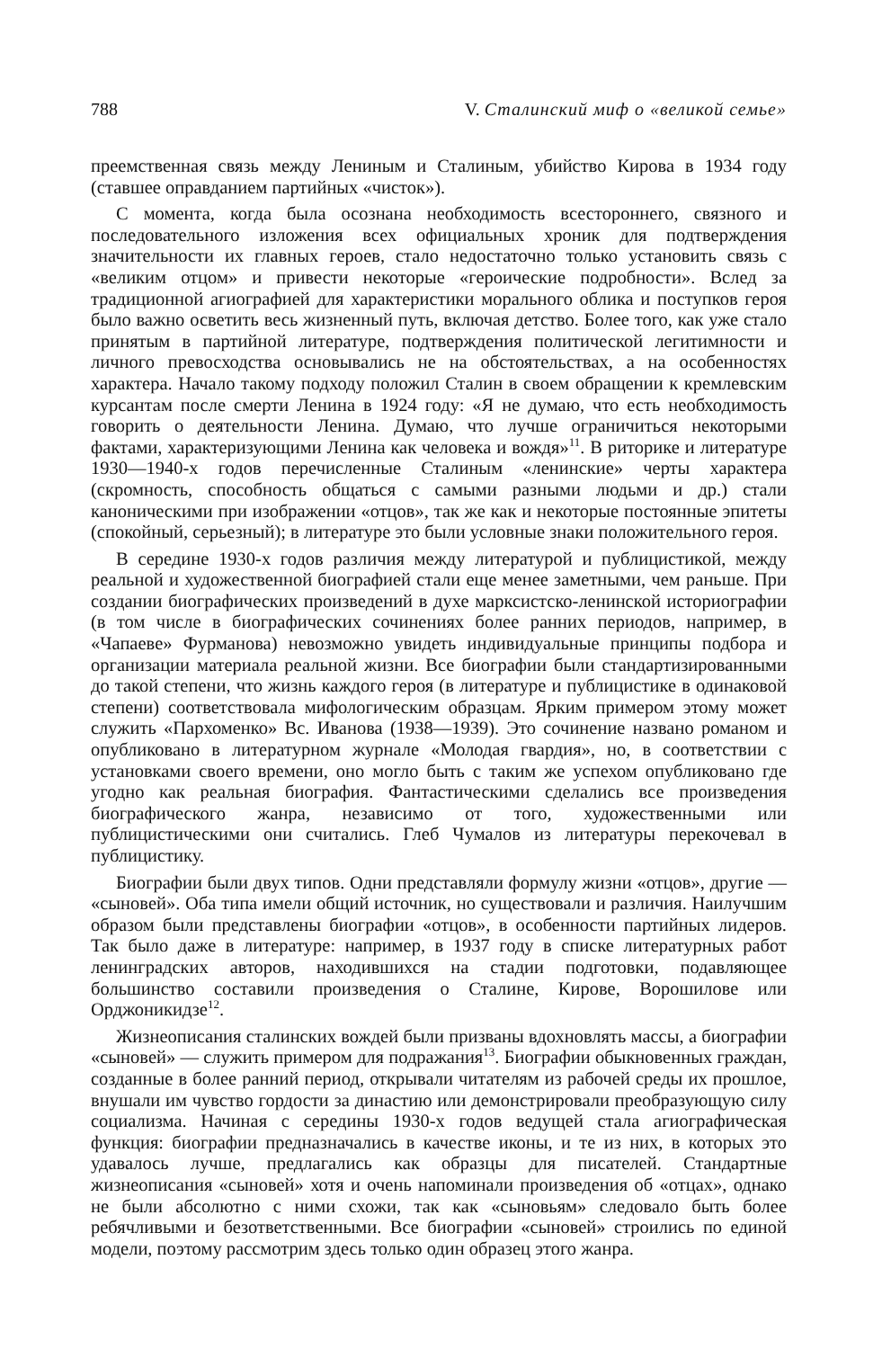788 V. Сталинский миф о «великой семье»
преемственная связь между Лениным и Сталиным, убийство Кирова в 1934 году (ставшее оправданием партийных «чисток»).
С момента, когда была осознана необходимость всестороннего, связного и последовательного изложения всех официальных хроник для подтверждения значительности их главных героев, стало недостаточно только установить связь с «великим отцом» и привести некоторые «героические подробности». Вслед за традиционной агиографией для характеристики морального облика и поступков героя было важно осветить весь жизненный путь, включая детство. Более того, как уже стало принятым в партийной литературе, подтверждения политической легитимности и личного превосходства основывались не на обстоятельствах, а на особенностях характера. Начало такому подходу положил Сталин в своем обращении к кремлевским курсантам после смерти Ленина в 1924 году: «Я не думаю, что есть необходимость говорить о деятельности Ленина. Думаю, что лучше ограничиться некоторыми фактами, характеризующими Ленина как человека и вождя»<sup>11</sup>. В риторике и литературе 1930—1940-х годов перечисленные Сталиным «ленинские» черты характера (скромность, способность общаться с самыми разными людьми и др.) стали каноническими при изображении «отцов», так же как и некоторые постоянные эпитеты (спокойный, серьезный); в литературе это были условные знаки положительного героя.
В середине 1930-х годов различия между литературой и публицистикой, между реальной и художественной биографией стали еще менее заметными, чем раньше. При создании биографических произведений в духе марксистско-ленинской историографии (в том числе в биографических сочинениях более ранних периодов, например, в «Чапаеве» Фурманова) невозможно увидеть индивидуальные принципы подбора и организации материала реальной жизни. Все биографии были стандартизированными до такой степени, что жизнь каждого героя (в литературе и публицистике в одинаковой степени) соответствовала мифологическим образцам. Ярким примером этому может служить «Пархоменко» Вс. Иванова (1938—1939). Это сочинение названо романом и опубликовано в литературном журнале «Молодая гвардия», но, в соответствии с установками своего времени, оно могло быть с таким же успехом опубликовано где угодно как реальная биография. Фантастическими сделались все произведения биографического жанра, независимо от того, художественными или публицистическими они считались. Глеб Чумалов из литературы перекочевал в публицистику.
Биографии были двух типов. Одни представляли формулу жизни «отцов», другие — «сыновей». Оба типа имели общий источник, но существовали и различия. Наилучшим образом были представлены биографии «отцов», в особенности партийных лидеров. Так было даже в литературе: например, в 1937 году в списке литературных работ ленинградских авторов, находившихся на стадии подготовки, подавляющее большинство составили произведения о Сталине, Кирове, Ворошилове или Орджоникидзе<sup>12</sup>.
Жизнеописания сталинских вождей были призваны вдохновлять массы, а биографии «сыновей» — служить примером для подражания<sup>13</sup>. Биографии обыкновенных граждан, созданные в более ранний период, открывали читателям из рабочей среды их прошлое, внушали им чувство гордости за династию или демонстрировали преобразующую силу социализма. Начиная с середины 1930-х годов ведущей стала агиографическая функция: биографии предназначались в качестве иконы, и те из них, в которых это удавалось лучше, предлагались как образцы для писателей. Стандартные жизнеописания «сыновей» хотя и очень напоминали произведения об «отцах», однако не были абсолютно с ними схожи, так как «сыновьям» следовало быть более ребячливыми и безответственными. Все биографии «сыновей» строились по единой модели, поэтому рассмотрим здесь только один образец этого жанра.